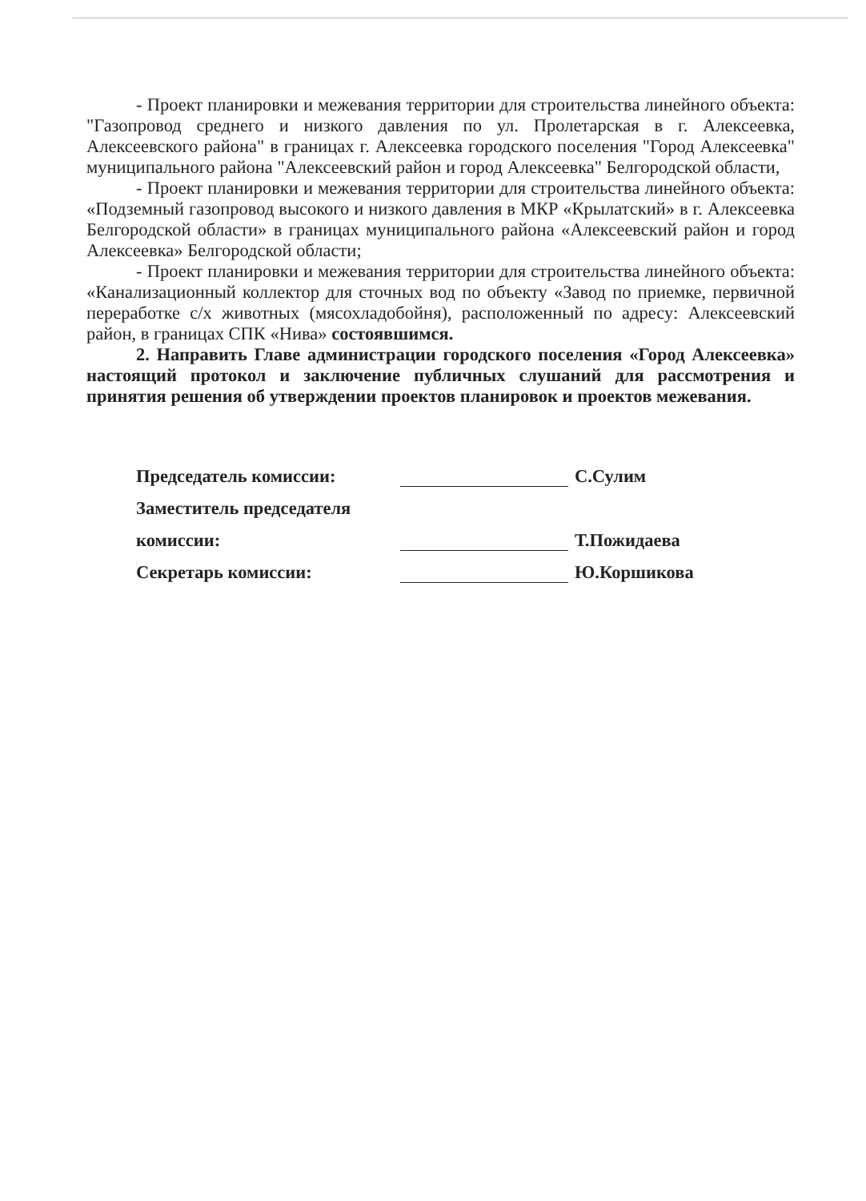- Проект планировки и межевания территории для строительства линейного объекта: "Газопровод среднего и низкого давления по ул. Пролетарская в г. Алексеевка, Алексеевского района" в границах г. Алексеевка городского поселения "Город Алексеевка" муниципального района "Алексеевский район и город Алексеевка" Белгородской области,
- Проект планировки и межевания территории для строительства линейного объекта: «Подземный газопровод высокого и низкого давления в МКР «Крылатский» в г. Алексеевка Белгородской области» в границах муниципального района «Алексеевский район и город Алексеевка» Белгородской области;
- Проект планировки и межевания территории для строительства линейного объекта: «Канализационный коллектор для сточных вод по объекту «Завод по приемке, первичной переработке с/х животных (мясохладобойня), расположенный по адресу: Алексеевский район, в границах СПК «Нива» состоявшимся.
2. Направить Главе администрации городского поселения «Город Алексеевка» настоящий протокол и заключение публичных слушаний для рассмотрения и принятия решения об утверждении проектов планировок и проектов межевания.
Председатель комиссии: С.Сулим
Заместитель председателя
комиссии: Т.Пожидаева
Секретарь комиссии: Ю.Коршикова